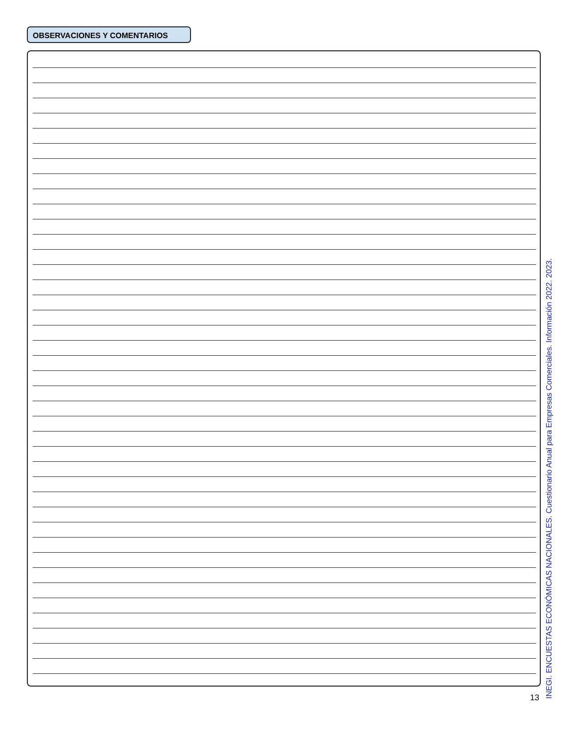OBSERVACIONES Y COMENTARIOS
13
INEGI. ENCUESTAS ECONÓMICAS NACIONALES. Cuestionario Anual para Empresas Comerciales. Información 2022. 2023.